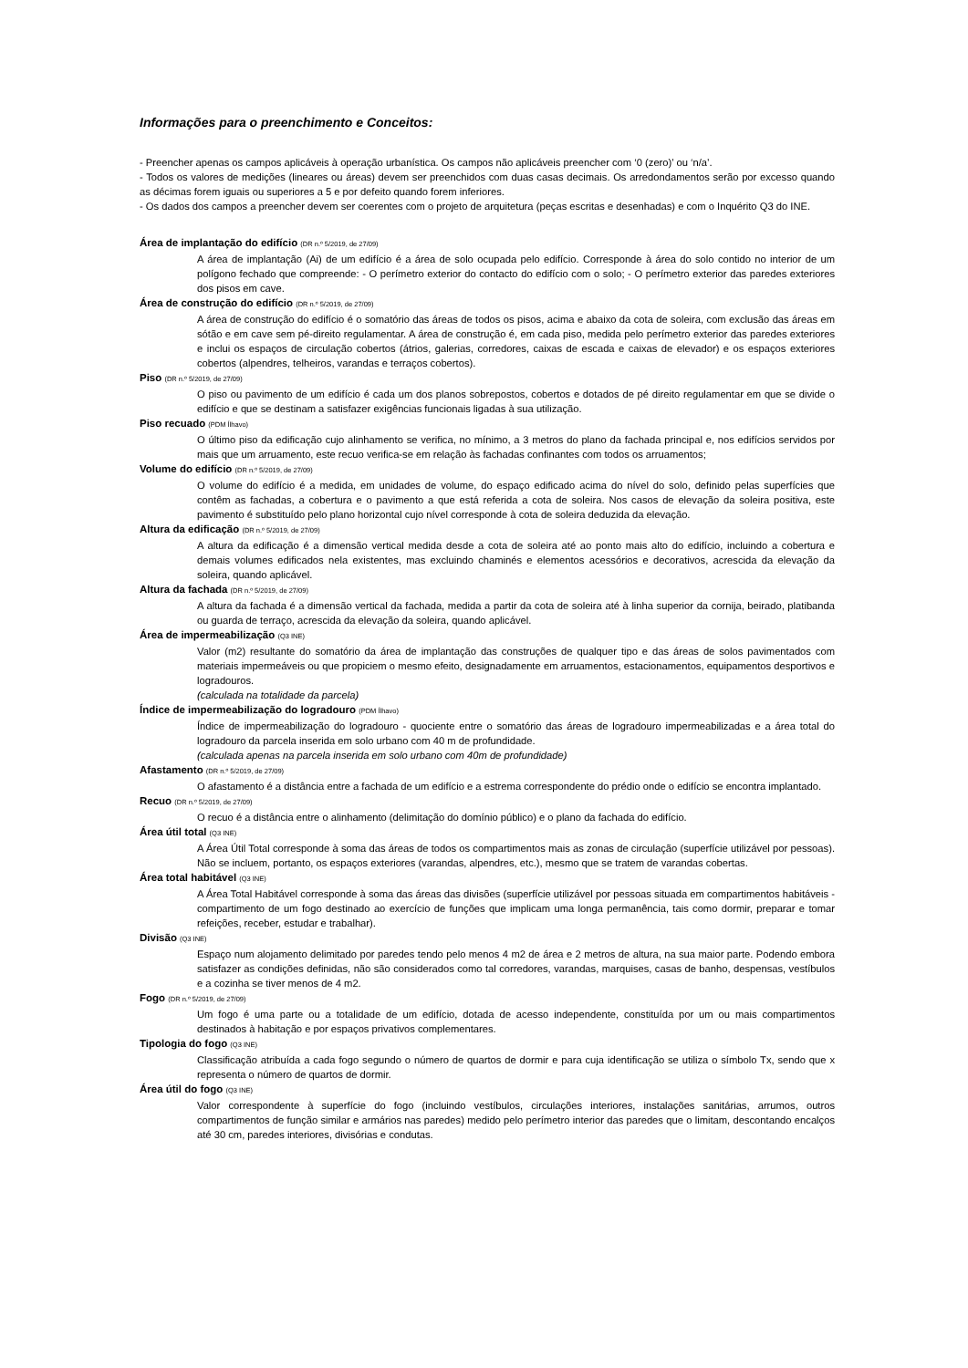Informações para o preenchimento e Conceitos:
- Preencher apenas os campos aplicáveis à operação urbanística. Os campos não aplicáveis preencher com ‘0 (zero)’ ou ‘n/a’.
- Todos os valores de medições (lineares ou áreas) devem ser preenchidos com duas casas decimais. Os arredondamentos serão por excesso quando as décimas forem iguais ou superiores a 5 e por defeito quando forem inferiores.
- Os dados dos campos a preencher devem ser coerentes com o projeto de arquitetura (peças escritas e desenhadas) e com o Inquérito Q3 do INE.
Área de implantação do edifício (DR n.º 5/2019, de 27/09)
A área de implantação (Ai) de um edifício é a área de solo ocupada pelo edifício. Corresponde à área do solo contido no interior de um polígono fechado que compreende: - O perímetro exterior do contacto do edifício com o solo; - O perímetro exterior das paredes exteriores dos pisos em cave.
Área de construção do edifício (DR n.º 5/2019, de 27/09)
A área de construção do edifício é o somatório das áreas de todos os pisos, acima e abaixo da cota de soleira, com exclusão das áreas em sótão e em cave sem pé-direito regulamentar. A área de construção é, em cada piso, medida pelo perímetro exterior das paredes exteriores e inclui os espaços de circulação cobertos (átrios, galerias, corredores, caixas de escada e caixas de elevador) e os espaços exteriores cobertos (alpendres, telheiros, varandas e terraços cobertos).
Piso (DR n.º 5/2019, de 27/09)
O piso ou pavimento de um edifício é cada um dos planos sobrepostos, cobertos e dotados de pé direito regulamentar em que se divide o edifício e que se destinam a satisfazer exigências funcionais ligadas à sua utilização.
Piso recuado (PDM Ílhavo)
O último piso da edificação cujo alinhamento se verifica, no mínimo, a 3 metros do plano da fachada principal e, nos edifícios servidos por mais que um arruamento, este recuo verifica-se em relação às fachadas confinantes com todos os arruamentos;
Volume do edifício (DR n.º 5/2019, de 27/09)
O volume do edifício é a medida, em unidades de volume, do espaço edificado acima do nível do solo, definido pelas superfícies que contêm as fachadas, a cobertura e o pavimento a que está referida a cota de soleira. Nos casos de elevação da soleira positiva, este pavimento é substituído pelo plano horizontal cujo nível corresponde à cota de soleira deduzida da elevação.
Altura da edificação (DR n.º 5/2019, de 27/09)
A altura da edificação é a dimensão vertical medida desde a cota de soleira até ao ponto mais alto do edifício, incluindo a cobertura e demais volumes edificados nela existentes, mas excluindo chaminés e elementos acessórios e decorativos, acrescida da elevação da soleira, quando aplicável.
Altura da fachada (DR n.º 5/2019, de 27/09)
A altura da fachada é a dimensão vertical da fachada, medida a partir da cota de soleira até à linha superior da cornija, beirado, platibanda ou guarda de terraço, acrescida da elevação da soleira, quando aplicável.
Área de impermeabilização (Q3 INE)
Valor (m2) resultante do somatório da área de implantação das construções de qualquer tipo e das áreas de solos pavimentados com materiais impermeáveis ou que propiciem o mesmo efeito, designadamente em arruamentos, estacionamentos, equipamentos desportivos e logradouros.
(calculada na totalidade da parcela)
Índice de impermeabilização do logradouro (PDM Ílhavo)
Índice de impermeabilização do logradouro - quociente entre o somatório das áreas de logradouro impermeabilizadas e a área total do logradouro da parcela inserida em solo urbano com 40 m de profundidade.
(calculada apenas na parcela inserida em solo urbano com 40m de profundidade)
Afastamento (DR n.º 5/2019, de 27/09)
O afastamento é a distância entre a fachada de um edifício e a estrema correspondente do prédio onde o edifício se encontra implantado.
Recuo (DR n.º 5/2019, de 27/09)
O recuo é a distância entre o alinhamento (delimitação do domínio público) e o plano da fachada do edifício.
Área útil total (Q3 INE)
A Área Útil Total corresponde à soma das áreas de todos os compartimentos mais as zonas de circulação (superfície utilizável por pessoas). Não se incluem, portanto, os espaços exteriores (varandas, alpendres, etc.), mesmo que se tratem de varandas cobertas.
Área total habitável (Q3 INE)
A Área Total Habitável corresponde à soma das áreas das divisões (superfície utilizável por pessoas situada em compartimentos habitáveis - compartimento de um fogo destinado ao exercício de funções que implicam uma longa permanência, tais como dormir, preparar e tomar refeições, receber, estudar e trabalhar).
Divisão (Q3 INE)
Espaço num alojamento delimitado por paredes tendo pelo menos 4 m2 de área e 2 metros de altura, na sua maior parte. Podendo embora satisfazer as condições definidas, não são considerados como tal corredores, varandas, marquises, casas de banho, despensas, vestíbulos e a cozinha se tiver menos de 4 m2.
Fogo (DR n.º 5/2019, de 27/09)
Um fogo é uma parte ou a totalidade de um edifício, dotada de acesso independente, constituída por um ou mais compartimentos destinados à habitação e por espaços privativos complementares.
Tipologia do fogo (Q3 INE)
Classificação atribuída a cada fogo segundo o número de quartos de dormir e para cuja identificação se utiliza o símbolo Tx, sendo que x representa o número de quartos de dormir.
Área útil do fogo (Q3 INE)
Valor correspondente à superfície do fogo (incluindo vestíbulos, circulações interiores, instalações sanitárias, arrumos, outros compartimentos de função similar e armários nas paredes) medido pelo perímetro interior das paredes que o limitam, descontando encalços até 30 cm, paredes interiores, divisórias e condutas.